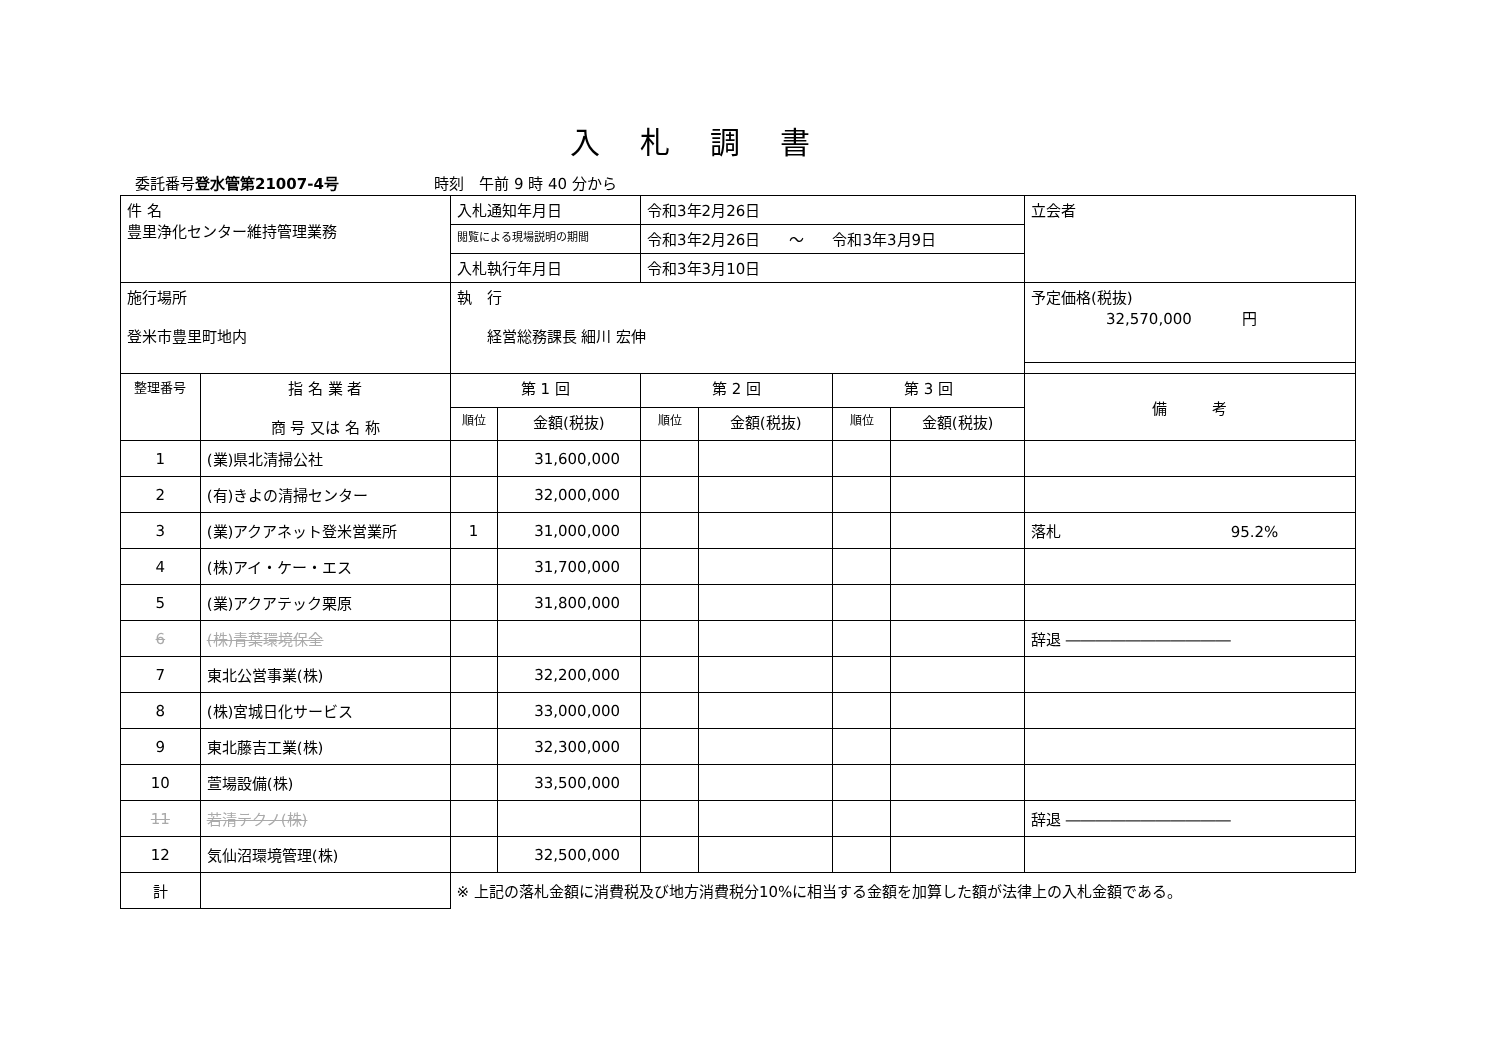入札調書
委託番号登水管第21007-4号 時刻　午前 9 時 40 分から
| 件 名 豊里浄化センター維持管理業務 | | 入札通知年月日 | | 令和3年2月26日 | | | | 立会者 |
| | | 閲覧による現場説明の期間 | | 令和3年2月26日 ～ 令和3年3月9日 | | | | |
| | | 入札執行年月日 | | 令和3年3月10日 | | | | |
| 施行場所 登米市豊里町地内 | | 執 行 経営総務課長 細川 宏伸 | | | | | | 予定価格(税抜) 32,570,000 円 |
| 整理番号 | 指 名 業 者 商 号 又は 名 称 | 第 1 回 | | 第 2 回 | | 第 3 回 | | 備 考 |
| | | 順位 | 金額(税抜) | 順位 | 金額(税抜) | 順位 | 金額(税抜) | |
| 1 | (業)県北清掃公社 | | 31,600,000 | | | | | |
| 2 | (有)きよの清掃センター | | 32,000,000 | | | | | |
| 3 | (業)アクアネット登米営業所 | 1 | 31,000,000 | | | | | 落札 95.2% |
| 4 | (株)アイ・ケー・エス | | 31,700,000 | | | | | |
| 5 | (業)アクアテック栗原 | | 31,800,000 | | | | | |
| 6 | (株)青葉環境保全 | | | | | | | 辞退 ――――――――――― |
| 7 | 東北公営事業(株) | | 32,200,000 | | | | | |
| 8 | (株)宮城日化サービス | | 33,000,000 | | | | | |
| 9 | 東北藤吉工業(株) | | 32,300,000 | | | | | |
| 10 | 萱場設備(株) | | 33,500,000 | | | | | |
| 11 | 若清テクノ(株) | | | | | | | 辞退 ――――――――――― |
| 12 | 気仙沼環境管理(株) | | 32,500,000 | | | | | |
| 計 | | ※ 上記の落札金額に消費税及び地方消費税分10%に相当する金額を加算した額が法律上の入札金額である。 | | | | | | |